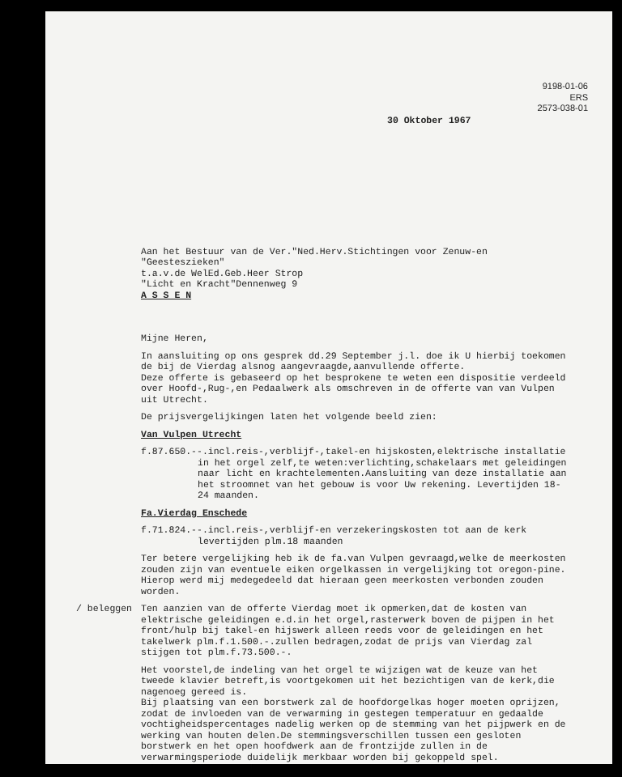9198-01-06
ERS
2573-038-01
30 Oktober 1967
Aan het Bestuur van de Ver."Ned.Herv.Stichtingen voor Zenuw-en "Geesteszieken"
t.a.v.de WelEd.Geb.Heer Strop
"Licht en Kracht"Dennenweg 9
A S S E N
Mijne Heren,
In aansluiting op ons gesprek dd.29 September j.l. doe ik U hierbij toekomen de bij de Vierdag alsnog aangevraagde,aanvullende offerte.
Deze offerte is gebaseerd op het besprokene te weten een dispositie verdeeld over Hoofd-,Rug-,en Pedaalwerk als omschreven in de offerte van van Vulpen uit Utrecht.
De prijsvergelijkingen laten het volgende beeld zien:
Van Vulpen Utrecht
f.87.650.--.incl.reis-,verblijf-,takel-en hijskosten,elektrische installatie in het orgel zelf,te weten:verlichting,schakelaars met geleidingen naar licht en krachtelementen.Aansluiting van deze installatie aan het stroomnet van het gebouw is voor Uw rekening. Levertijden 18-24 maanden.
Fa.Vierdag Enschede
f.71.824.--.incl.reis-,verblijf-en verzekeringskosten tot aan de kerk levertijden plm.18 maanden
Ter betere vergelijking heb ik de fa.van Vulpen gevraagd,welke de meerkosten zouden zijn van eventuele eiken orgelkassen in vergelijking tot oregon-pine. Hierop werd mij medegedeeld dat hieraan geen meerkosten verbonden zouden worden.
/ beleggen Ten aanzien van de offerte Vierdag moet ik opmerken,dat de kosten van elektrische geleidingen e.d.in het orgel,rasterwerk boven de pijpen in het front/hulp bij takel-en hijswerk alleen reeds voor de geleidingen en het takelwerk plm.f.1.500.-.zullen bedragen,zodat de prijs van Vierdag zal stijgen tot plm.f.73.500.-.
Het voorstel,de indeling van het orgel te wijzigen wat de keuze van het tweede klavier betreft,is voortgekomen uit het bezichtigen van de kerk,die nagenoeg gereed is.
Bij plaatsing van een borstwerk zal de hoofdorgelkas hoger moeten oprijzen, zodat de invloeden van de verwarming in gestegen temperatuur en gedaalde vochtigheidspercentages nadelig werken op de stemming van het pijpwerk en de werking van houten delen.De stemmingsverschillen tussen een gesloten borstwerk en het open hoofdwerk aan de frontzijde zullen in de verwarmingsperiode duidelijk merkbaar worden bij gekoppeld spel.